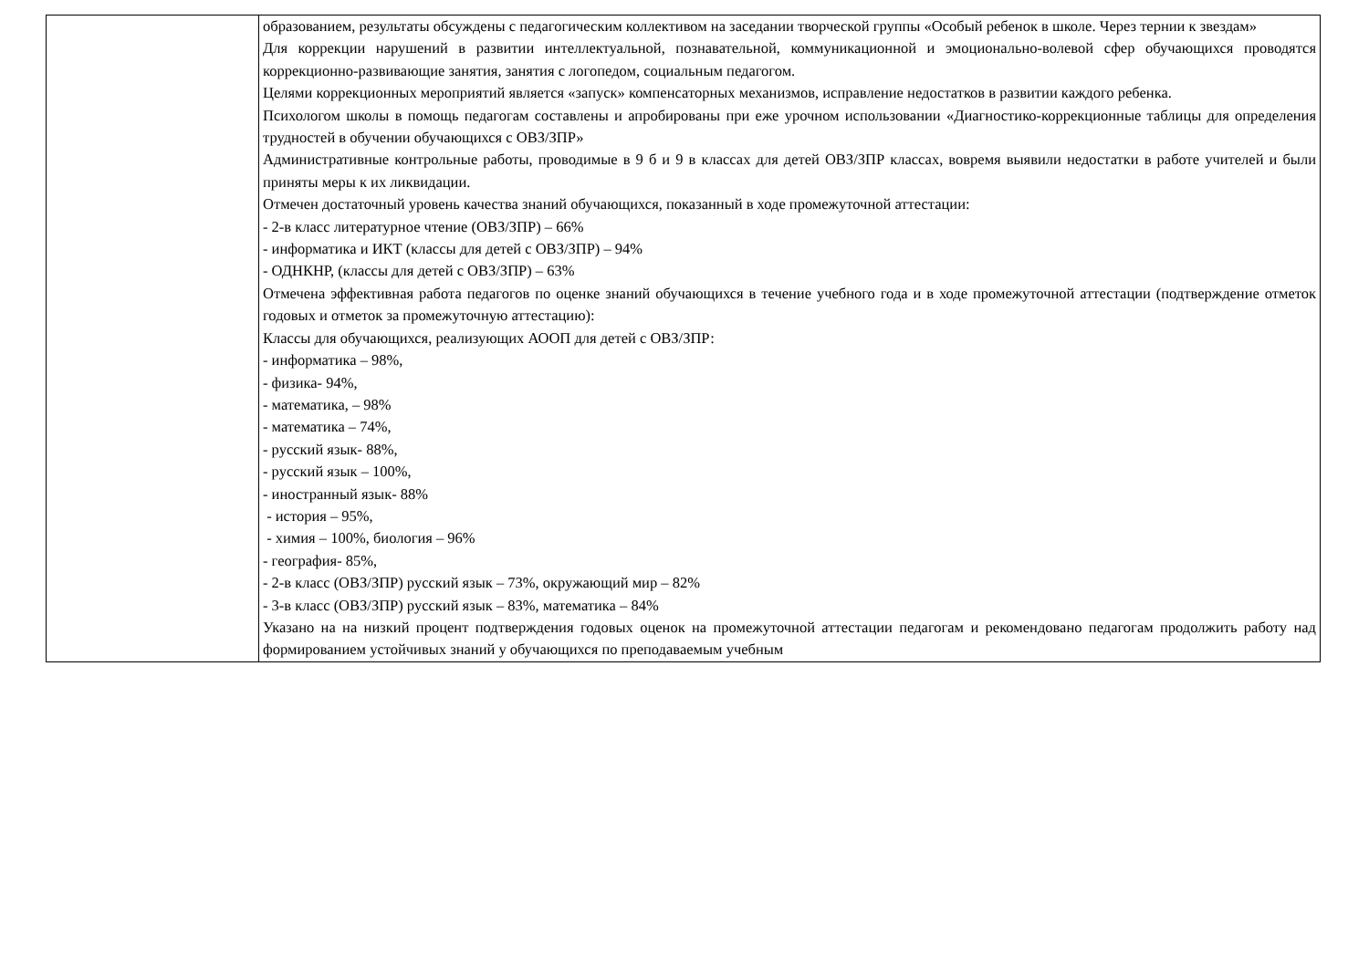| | образованием, результаты обсуждены с педагогическим коллективом на заседании творческой группы «Особый ребенок в школе. Через тернии к звездам» Для коррекции нарушений в развитии интеллектуальной, познавательной, коммуникационной и эмоционально-волевой сфер обучающихся проводятся коррекционно-развивающие занятия, занятия с логопедом, социальным педагогом. Целями коррекционных мероприятий является «запуск» компенсаторных механизмов, исправление недостатков в развитии каждого ребенка. Психологом школы в помощь педагогам составлены и апробированы при еже урочном использовании «Диагностико-коррекционные таблицы для определения трудностей в обучении обучающихся с ОВЗ/ЗПР» Административные контрольные работы, проводимые в 9 б и 9 в классах для детей ОВЗ/ЗПР классах, вовремя выявили недостатки в работе учителей и были приняты меры к их ликвидации. Отмечен достаточный уровень качества знаний обучающихся, показанный в ходе промежуточной аттестации: - 2-в класс литературное чтение (ОВЗ/ЗПР) – 66% - информатика и ИКТ (классы для детей с ОВЗ/ЗПР) – 94% - ОДНКНР, (классы для детей с ОВЗ/ЗПР) – 63% Отмечена эффективная работа педагогов по оценке знаний обучающихся в течение учебного года и в ходе промежуточной аттестации (подтверждение отметок годовых и отметок за промежуточную аттестацию): Классы для обучающихся, реализующих АООП для детей с ОВЗ/ЗПР: - информатика – 98%, - физика- 94%, - математика, – 98% - математика – 74%, - русский язык- 88%, - русский язык – 100%, - иностранный язык- 88% - история – 95%, - химия – 100%, биология – 96% - география- 85%, - 2-в класс (ОВЗ/ЗПР) русский язык – 73%, окружающий мир – 82% - 3-в класс (ОВЗ/ЗПР) русский язык – 83%, математика – 84% Указано на на низкий процент подтверждения годовых оценок на промежуточной аттестации педагогам и рекомендовано педагогам продолжить работу над формированием устойчивых знаний у обучающихся по преподаваемым учебным |